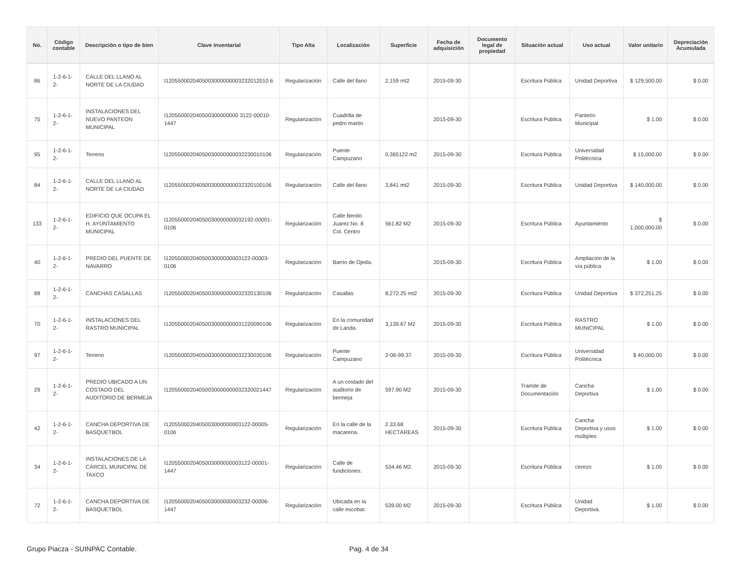| No. | Código contable | Descripción o tipo de bien | Clave inventarial | Tipo Alta | Localización | Superficie | Fecha de adquisición | Documento legal de propiedad | Situación actual | Uso actual | Valor unitario | Depreciación Acumulada |
| --- | --- | --- | --- | --- | --- | --- | --- | --- | --- | --- | --- | --- |
| 86 | 1-2-6-1-2- | CALLE DEL LLANO AL NORTE DE LA CIUDAD | I1205500020405003000000003232012010 6 | Regularización | Calle del llano | 2,159 mt2 | 2015-09-30 | | Escritura Pública | Unidad Deportiva | $ 129,500.00 | $ 0.00 |
| 75 | 1-2-6-1-2- | INSTALACIONES DEL NUEVO PANTEON MUNICIPAL | I120550002040500300000000 3122-00010-1447 | Regularización | Cuadrilla de pedro martin | | 2015-09-30 | | Escritura Pública | Panteón Municipal | $ 1.00 | $ 0.00 |
| 95 | 1-2-6-1-2- | Terreno | I12055000204050030000000032230010106 | Regularización | Puente Campuzano | 0.365122 m2 | 2015-09-30 | | Escritura Pública | Universidad Politécnica | $ 15,000.00 | $ 0.00 |
| 84 | 1-2-6-1-2- | CALLE DEL LLANO AL NORTE DE LA CIUDAD | I12055000204050030000000032320100106 | Regularización | Calle del llano | 3,841 mt2 | 2015-09-30 | | Escritura Pública | Unidad Deportiva | $ 140,000.00 | $ 0.00 |
| 133 | 1-2-6-1-2- | EDIFICIO QUE OCUPA EL H. AYUNTAMIENTO MUNICIPAL | I12055000204050030000000032192-00001-0106 | Regularización | Calle Benito Juarez No. 8 Col. Centro | 561.82 M2 | 2015-09-30 | | Escritura Pública | Ayuntamiento | $ 1,000,000.00 | $ 0.00 |
| 40 | 1-2-6-1-2- | PREDIO DEL PUENTE DE NAVARRO | I1205500020405003000000003122-00003-0106 | Regularización | Barrio de Ojeda. | | 2015-09-30 | | Escritura Pública | Ampliación de la vía pública | $ 1.00 | $ 0.00 |
| 88 | 1-2-6-1-2- | CANCHAS CASALLAS | I12055000204050030000000032320130106 | Regularización | Casallas | 8,272.25 mt2 | 2015-09-30 | | Escritura Pública | Unidad Deportiva | $ 372,251.25 | $ 0.00 |
| 70 | 1-2-6-1-2- | INSTALACIONES DEL RASTRO MUNICIPAL | I12055000204050030000000031220090106 | Regularización | En la comunidad de Landa. | 3,139.67 M2 | 2015-09-30 | | Escritura Pública | RASTRO MUNICIPAL | $ 1.00 | $ 0.00 |
| 97 | 1-2-6-1-2- | Terreno | I12055000204050030000000032230030106 | Regularización | Puente Campuzano | 2-06-99.37 | 2015-09-30 | | Escritura Pública | Universidad Politécnica | $ 40,000.00 | $ 0.00 |
| 29 | 1-2-6-1-2- | PREDIO UBICADO A UN COSTADO DEL AUDITORIO DE BERMEJA | I12055000204050030000000032320021447 | Regularización | A un costado del auditorio de bermeja | 597.90 M2 | 2015-09-30 | | Tramite de Documentación | Cancha Deportiva | $ 1.00 | $ 0.00 |
| 42 | 1-2-6-1-2- | CANCHA DEPORTIVA DE BASQUETBOL | I1205500020405003000000003122-00005-0106 | Regularización | En la calle de la macarena. | 2.33.68 HECTÁREAS | 2015-09-30 | | Escritura Pública | Cancha Deportiva y usos múltiples | $ 1.00 | $ 0.00 |
| 34 | 1-2-6-1-2- | INSTALACIONES DE LA CÁRCEL MUNICIPAL DE TAXCO | I1205500020405003000000003122-00001-1447 | Regularización | Calle de fundiciones. | 534.46 M2. | 2015-09-30 | | Escritura Pública | cerezo | $ 1.00 | $ 0.00 |
| 72 | 1-2-6-1-2- | CANCHA DEPORTIVA DE BASQUETBOL | I1205500020405003000000003232-00006-1447 | Regularización | Ubicada en la calle escobar. | 539.00 M2 | 2015-09-30 | | Escritura Pública | Unidad Deportiva. | $ 1.00 | $ 0.00 |
Grupo Piacza - SUINPAC Contable. Pag. 4 de 34